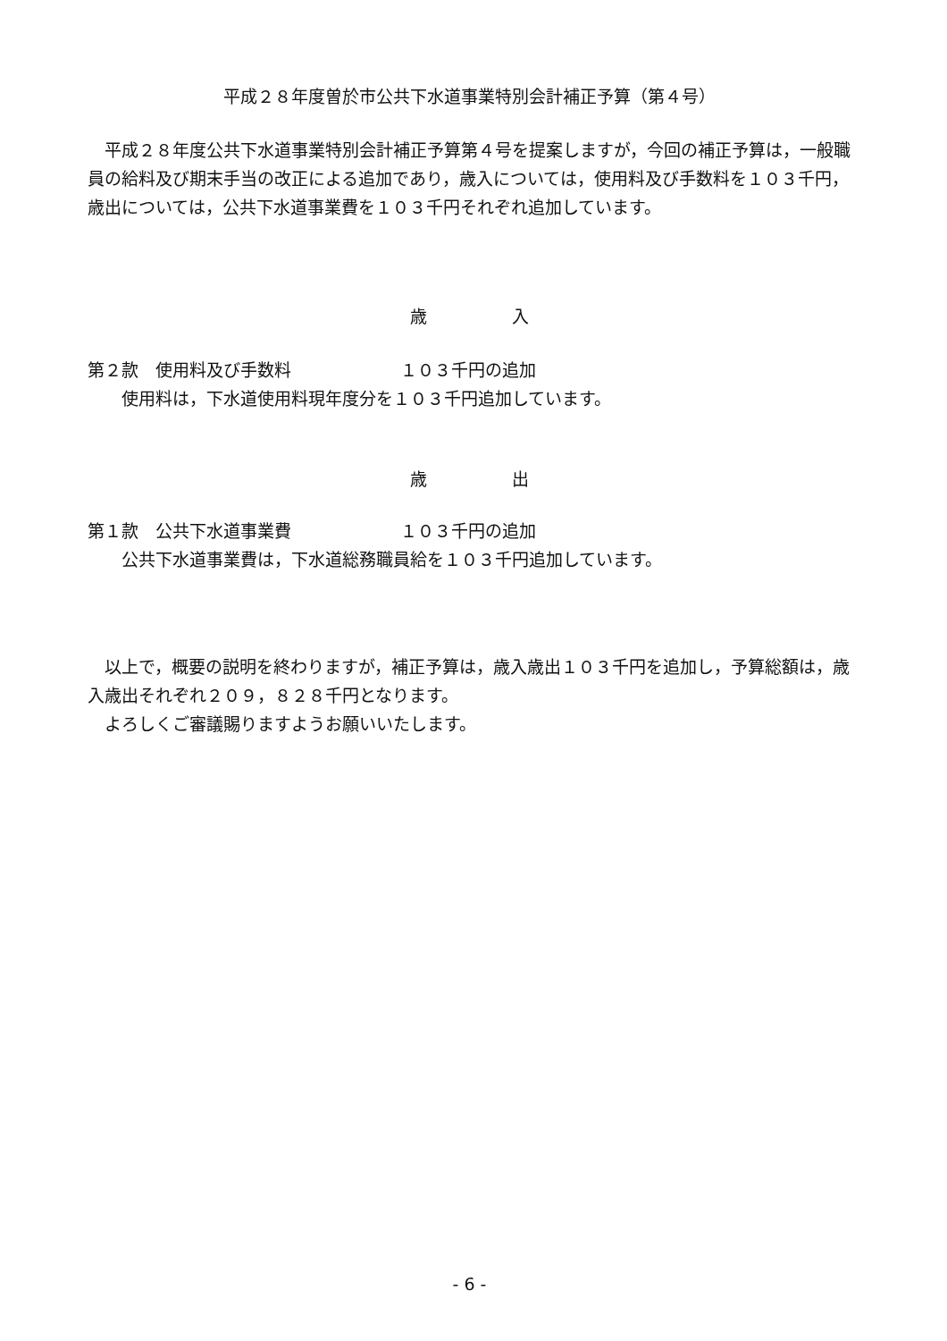平成２８年度曽於市公共下水道事業特別会計補正予算（第４号）
　平成２８年度公共下水道事業特別会計補正予算第４号を提案しますが，今回の補正予算は，一般職員の給料及び期末手当の改正による追加であり，歳入については，使用料及び手数料を１０３千円，歳出については，公共下水道事業費を１０３千円それぞれ追加しています。
歳　　　　　入
第２款　使用料及び手数料 １０３千円の追加
　　使用料は，下水道使用料現年度分を１０３千円追加しています。
歳　　　　　出
第１款　公共下水道事業費 １０３千円の追加
　　公共下水道事業費は，下水道総務職員給を１０３千円追加しています。
　以上で，概要の説明を終わりますが，補正予算は，歳入歳出１０３千円を追加し，予算総額は，歳入歳出それぞれ２０９，８２８千円となります。
　よろしくご審議賜りますようお願いいたします。
- 6 -